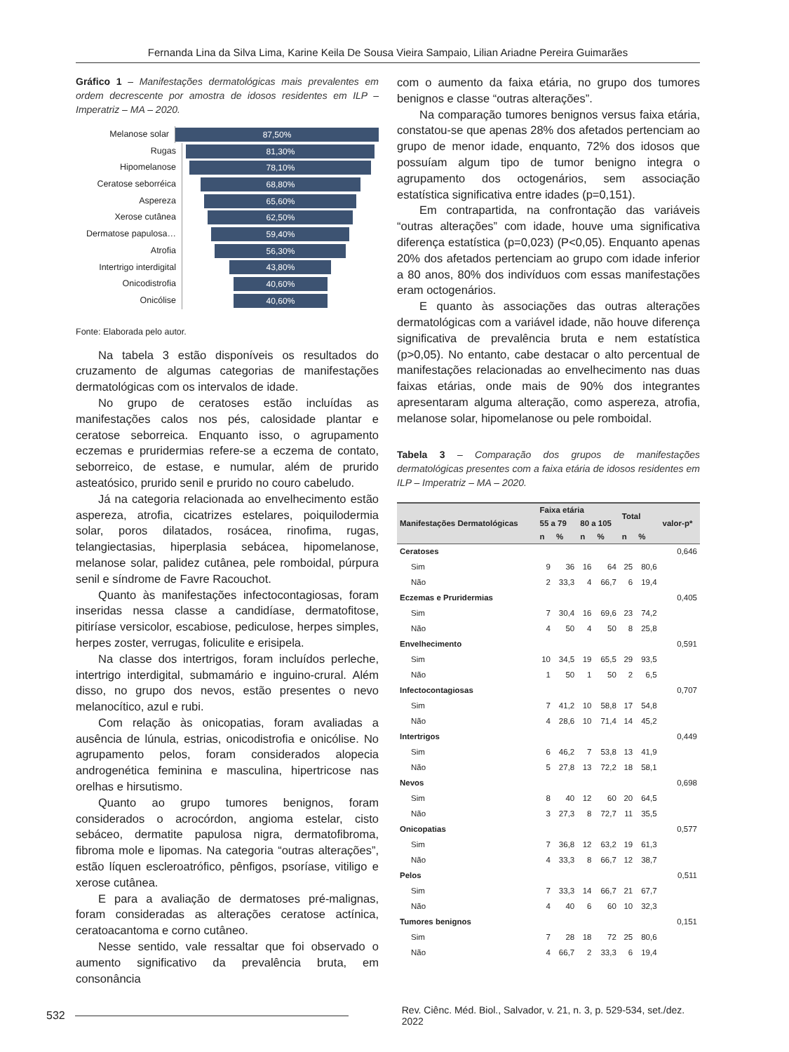Fernanda Lina da Silva Lima, Karine Keila De Sousa Vieira Sampaio, Lilian Ariadne Pereira Guimarães
Gráfico 1 – Manifestações dermatológicas mais prevalentes em ordem decrescente por amostra de idosos residentes em ILP – Imperatriz – MA – 2020.
Melanose solar
87,50%
Rugas
81,30%
Hipomelanose
78,10%
Ceratose seborréica
68,80%
Aspereza
65,60%
Xerose cutânea
62,50%
Dermatose papulosa…
59,40%
Atrofia
56,30%
Intertrigo interdigital
43,80%
Onicodistrofia
40,60%
Onicólise
40,60%
Fonte: Elaborada pelo autor.
Na tabela 3 estão disponíveis os resultados do cruzamento de algumas categorias de manifestações dermatológicas com os intervalos de idade.
No grupo de ceratoses estão incluídas as manifestações calos nos pés, calosidade plantar e ceratose seborreica. Enquanto isso, o agrupamento eczemas e pruridermias refere-se a eczema de contato, seborreico, de estase, e numular, além de prurido asteatósico, prurido senil e prurido no couro cabeludo.
Já na categoria relacionada ao envelhecimento estão aspereza, atrofia, cicatrizes estelares, poiquilodermia solar, poros dilatados, rosácea, rinofima, rugas, telangiectasias, hiperplasia sebácea, hipomelanose, melanose solar, palidez cutânea, pele romboidal, púrpura senil e síndrome de Favre Racouchot.
Quanto às manifestações infectocontagiosas, foram inseridas nessa classe a candidíase, dermatofitose, pitiríase versicolor, escabiose, pediculose, herpes simples, herpes zoster, verrugas, foliculite e erisipela.
Na classe dos intertrigos, foram incluídos perleche, intertrigo interdigital, submamário e inguino-crural. Além disso, no grupo dos nevos, estão presentes o nevo melanocítico, azul e rubi.
Com relação às onicopatias, foram avaliadas a ausência de lúnula, estrias, onicodistrofia e onicólise. No agrupamento pelos, foram considerados alopecia androgenética feminina e masculina, hipertricose nas orelhas e hirsutismo.
Quanto ao grupo tumores benignos, foram considerados o acrocórdon, angioma estelar, cisto sebáceo, dermatite papulosa nigra, dermatofibroma, fibroma mole e lipomas. Na categoria “outras alterações”, estão líquen escleroatrófico, pênfigos, psoríase, vitiligo e xerose cutânea.
E para a avaliação de dermatoses pré-malignas, foram consideradas as alterações ceratose actínica, ceratoacantoma e corno cutâneo.
Nesse sentido, vale ressaltar que foi observado o aumento significativo da prevalência bruta, em consonância
com o aumento da faixa etária, no grupo dos tumores benignos e classe “outras alterações”.
Na comparação tumores benignos versus faixa etária, constatou-se que apenas 28% dos afetados pertenciam ao grupo de menor idade, enquanto, 72% dos idosos que possuíam algum tipo de tumor benigno integra o agrupamento dos octogenários, sem associação estatística significativa entre idades (p=0,151).
Em contrapartida, na confrontação das variáveis “outras alterações” com idade, houve uma significativa diferença estatística (p=0,023) (P<0,05). Enquanto apenas 20% dos afetados pertenciam ao grupo com idade inferior a 80 anos, 80% dos indivíduos com essas manifestações eram octogenários.
E quanto às associações das outras alterações dermatológicas com a variável idade, não houve diferença significativa de prevalência bruta e nem estatística (p>0,05). No entanto, cabe destacar o alto percentual de manifestações relacionadas ao envelhecimento nas duas faixas etárias, onde mais de 90% dos integrantes apresentaram alguma alteração, como aspereza, atrofia, melanose solar, hipomelanose ou pele romboidal.
Tabela 3 – Comparação dos grupos de manifestações dermatológicas presentes com a faixa etária de idosos residentes em ILP – Imperatriz – MA – 2020.
| Manifestações Dermatológicas | Faixa etária | | | | Total | | valor-p* |
| --- | --- | --- | --- | --- | --- | --- | --- |
| | 55 a 79 | | 80 a 105 | | | | |
| | n | % | n | % | n | % | |
| Ceratoses | | | | | | | 0,646 |
| Sim | 9 | 36 | 16 | 64 | 25 | 80,6 | |
| Não | 2 | 33,3 | 4 | 66,7 | 6 | 19,4 | |
| Eczemas e Pruridermias | | | | | | | 0,405 |
| Sim | 7 | 30,4 | 16 | 69,6 | 23 | 74,2 | |
| Não | 4 | 50 | 4 | 50 | 8 | 25,8 | |
| Envelhecimento | | | | | | | 0,591 |
| Sim | 10 | 34,5 | 19 | 65,5 | 29 | 93,5 | |
| Não | 1 | 50 | 1 | 50 | 2 | 6,5 | |
| Infectocontagiosas | | | | | | | 0,707 |
| Sim | 7 | 41,2 | 10 | 58,8 | 17 | 54,8 | |
| Não | 4 | 28,6 | 10 | 71,4 | 14 | 45,2 | |
| Intertrigos | | | | | | | 0,449 |
| Sim | 6 | 46,2 | 7 | 53,8 | 13 | 41,9 | |
| Não | 5 | 27,8 | 13 | 72,2 | 18 | 58,1 | |
| Nevos | | | | | | | 0,698 |
| Sim | 8 | 40 | 12 | 60 | 20 | 64,5 | |
| Não | 3 | 27,3 | 8 | 72,7 | 11 | 35,5 | |
| Onicopatias | | | | | | | 0,577 |
| Sim | 7 | 36,8 | 12 | 63,2 | 19 | 61,3 | |
| Não | 4 | 33,3 | 8 | 66,7 | 12 | 38,7 | |
| Pelos | | | | | | | 0,511 |
| Sim | 7 | 33,3 | 14 | 66,7 | 21 | 67,7 | |
| Não | 4 | 40 | 6 | 60 | 10 | 32,3 | |
| Tumores benignos | | | | | | | 0,151 |
| Sim | 7 | 28 | 18 | 72 | 25 | 80,6 | |
| Não | 4 | 66,7 | 2 | 33,3 | 6 | 19,4 | |
532 Rev. Ciênc. Méd. Biol., Salvador, v. 21, n. 3, p. 529-534, set./dez. 2022